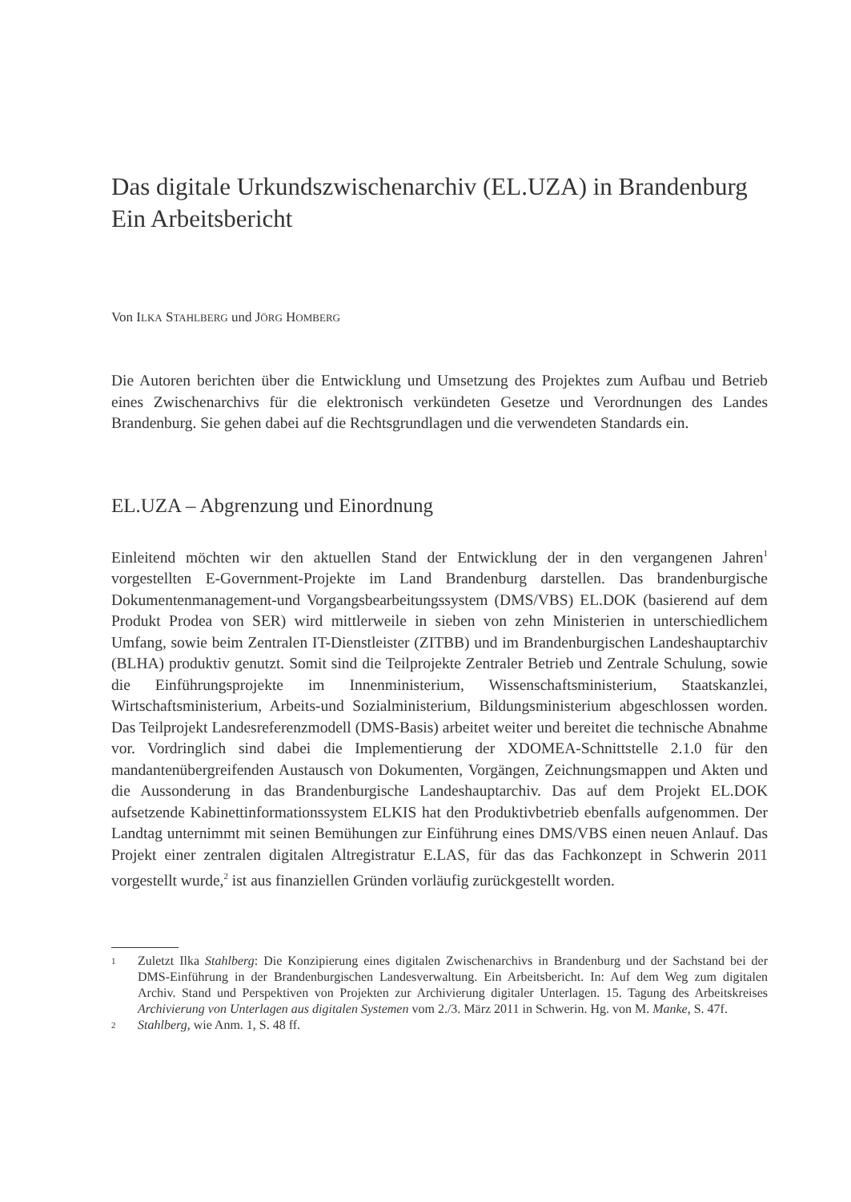Das digitale Urkundszwischenarchiv (EL.UZA) in Brandenburg
Ein Arbeitsbericht
Von ILKA STAHLBERG und JÖRG HOMBERG
Die Autoren berichten über die Entwicklung und Umsetzung des Projektes zum Aufbau und Betrieb eines Zwischenarchivs für die elektronisch verkündeten Gesetze und Verordnungen des Landes Brandenburg. Sie gehen dabei auf die Rechtsgrundlagen und die verwendeten Standards ein.
EL.UZA – Abgrenzung und Einordnung
Einleitend möchten wir den aktuellen Stand der Entwicklung der in den vergangenen Jahren<sup>1</sup> vorgestellten E-Government-Projekte im Land Brandenburg darstellen. Das brandenburgische Dokumentenmanagement-und Vorgangsbearbeitungssystem (DMS/VBS) EL.DOK (basierend auf dem Produkt Prodea von SER) wird mittlerweile in sieben von zehn Ministerien in unterschiedlichem Umfang, sowie beim Zentralen IT-Dienstleister (ZITBB) und im Brandenburgischen Landeshauptarchiv (BLHA) produktiv genutzt. Somit sind die Teilprojekte Zentraler Betrieb und Zentrale Schulung, sowie die Einführungsprojekte im Innenministerium, Wissenschaftsministerium, Staatskanzlei, Wirtschaftsministerium, Arbeits-und Sozialministerium, Bildungsministerium abgeschlossen worden. Das Teilprojekt Landesreferenzmodell (DMS-Basis) arbeitet weiter und bereitet die technische Abnahme vor. Vordringlich sind dabei die Implementierung der XDOMEA-Schnittstelle 2.1.0 für den mandantenübergreifenden Austausch von Dokumenten, Vorgängen, Zeichnungsmappen und Akten und die Aussonderung in das Brandenburgische Landeshauptarchiv. Das auf dem Projekt EL.DOK aufsetzende Kabinettinformationssystem ELKIS hat den Produktivbetrieb ebenfalls aufgenommen. Der Landtag unternimmt mit seinen Bemühungen zur Einführung eines DMS/VBS einen neuen Anlauf. Das Projekt einer zentralen digitalen Altregistratur E.LAS, für das das Fachkonzept in Schwerin 2011 vorgestellt wurde,<sup>2</sup> ist aus finanziellen Gründen vorläufig zurückgestellt worden.
1 Zuletzt Ilka Stahlberg: Die Konzipierung eines digitalen Zwischenarchivs in Brandenburg und der Sachstand bei der DMS-Einführung in der Brandenburgischen Landesverwaltung. Ein Arbeitsbericht. In: Auf dem Weg zum digitalen Archiv. Stand und Perspektiven von Projekten zur Archivierung digitaler Unterlagen. 15. Tagung des Arbeitskreises Archivierung von Unterlagen aus digitalen Systemen vom 2./3. März 2011 in Schwerin. Hg. von M. Manke, S. 47f.
2 Stahlberg, wie Anm. 1, S. 48 ff.